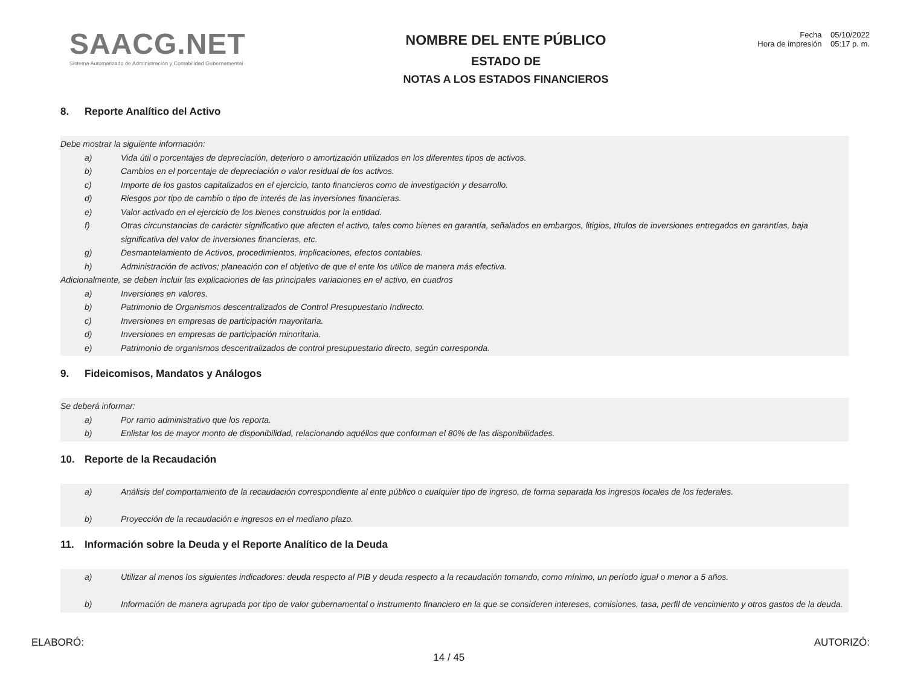SAACG.NET
Sistema Automatizado de Administración y Contabilidad Gubernamental
NOMBRE DEL ENTE PÚBLICO
ESTADO DE
NOTAS A LOS ESTADOS FINANCIEROS
Fecha 05/10/2022
Hora de impresión 05:17 p. m.
8. Reporte Analítico del Activo
Debe mostrar la siguiente información:
a) Vida útil o porcentajes de depreciación, deterioro o amortización utilizados en los diferentes tipos de activos.
b) Cambios en el porcentaje de depreciación o valor residual de los activos.
c) Importe de los gastos capitalizados en el ejercicio, tanto financieros como de investigación y desarrollo.
d) Riesgos por tipo de cambio o tipo de interés de las inversiones financieras.
e) Valor activado en el ejercicio de los bienes construidos por la entidad.
f) Otras circunstancias de carácter significativo que afecten el activo, tales como bienes en garantía, señalados en embargos, litigios, títulos de inversiones entregados en garantías, baja significativa del valor de inversiones financieras, etc.
g) Desmantelamiento de Activos, procedimientos, implicaciones, efectos contables.
h) Administración de activos; planeación con el objetivo de que el ente los utilice de manera más efectiva.
Adicionalmente, se deben incluir las explicaciones de las principales variaciones en el activo, en cuadros
a) Inversiones en valores.
b) Patrimonio de Organismos descentralizados de Control Presupuestario Indirecto.
c) Inversiones en empresas de participación mayoritaria.
d) Inversiones en empresas de participación minoritaria.
e) Patrimonio de organismos descentralizados de control presupuestario directo, según corresponda.
9. Fideicomisos, Mandatos y Análogos
Se deberá informar:
a) Por ramo administrativo que los reporta.
b) Enlistar los de mayor monto de disponibilidad, relacionando aquéllos que conforman el 80% de las disponibilidades.
10. Reporte de la Recaudación
a) Análisis del comportamiento de la recaudación correspondiente al ente público o cualquier tipo de ingreso, de forma separada los ingresos locales de los federales.
b) Proyección de la recaudación e ingresos en el mediano plazo.
11. Información sobre la Deuda y el Reporte Analítico de la Deuda
a) Utilizar al menos los siguientes indicadores: deuda respecto al PIB y deuda respecto a la recaudación tomando, como mínimo, un período igual o menor a 5 años.
b) Información de manera agrupada por tipo de valor gubernamental o instrumento financiero en la que se consideren intereses, comisiones, tasa, perfil de vencimiento y otros gastos de la deuda.
ELABORÓ:
14 / 45
AUTORIZÓ: